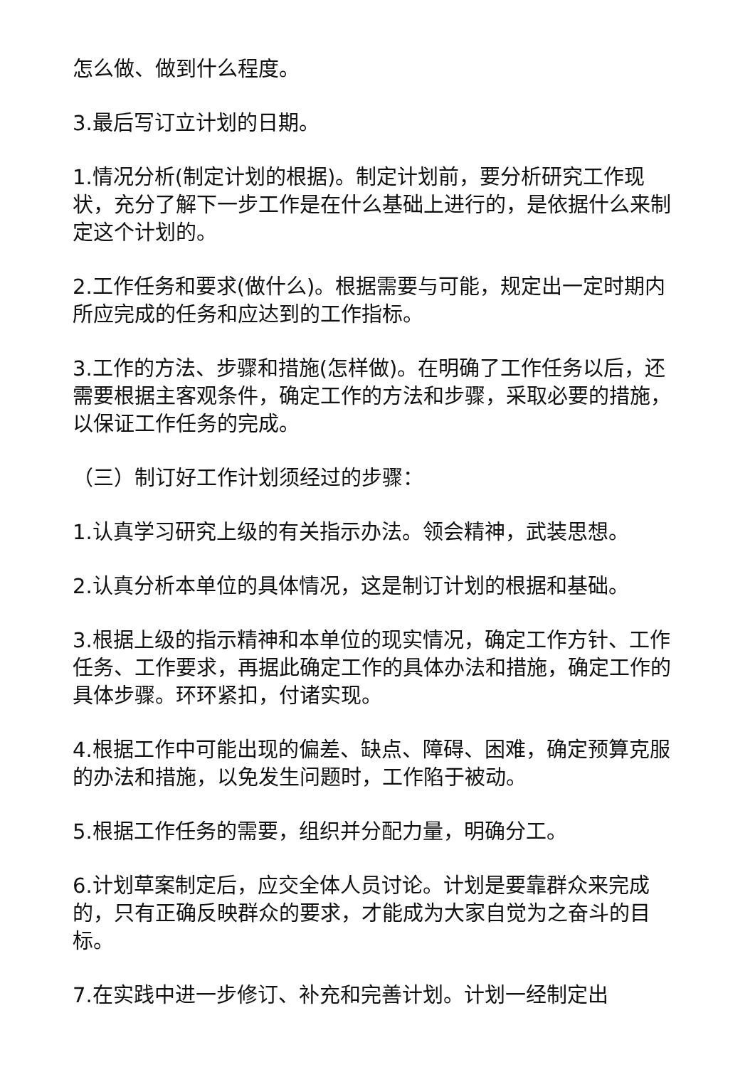怎么做、做到什么程度。
3.最后写订立计划的日期。
1.情况分析(制定计划的根据)。制定计划前，要分析研究工作现状，充分了解下一步工作是在什么基础上进行的，是依据什么来制定这个计划的。
2.工作任务和要求(做什么)。根据需要与可能，规定出一定时期内所应完成的任务和应达到的工作指标。
3.工作的方法、步骤和措施(怎样做)。在明确了工作任务以后，还需要根据主客观条件，确定工作的方法和步骤，采取必要的措施，以保证工作任务的完成。
（三）制订好工作计划须经过的步骤：
1.认真学习研究上级的有关指示办法。领会精神，武装思想。
2.认真分析本单位的具体情况，这是制订计划的根据和基础。
3.根据上级的指示精神和本单位的现实情况，确定工作方针、工作任务、工作要求，再据此确定工作的具体办法和措施，确定工作的具体步骤。环环紧扣，付诸实现。
4.根据工作中可能出现的偏差、缺点、障碍、困难，确定预算克服的办法和措施，以免发生问题时，工作陷于被动。
5.根据工作任务的需要，组织并分配力量，明确分工。
6.计划草案制定后，应交全体人员讨论。计划是要靠群众来完成的，只有正确反映群众的要求，才能成为大家自觉为之奋斗的目标。
7.在实践中进一步修订、补充和完善计划。计划一经制定出